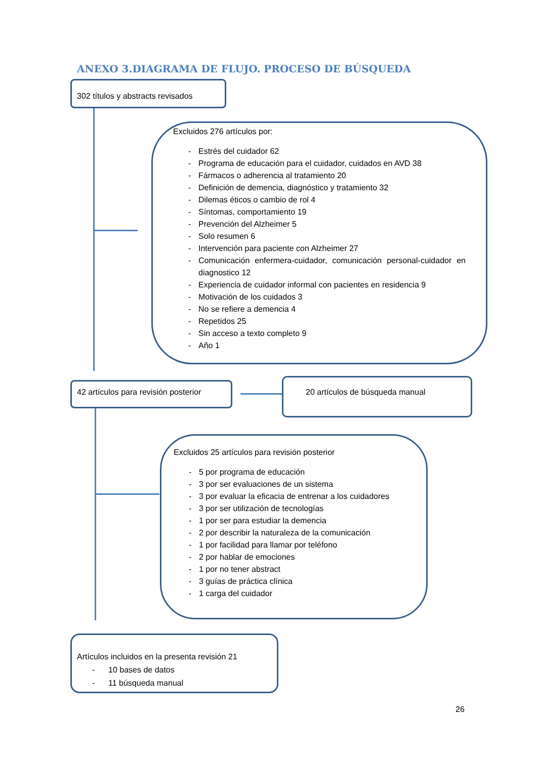ANEXO 3.DIAGRAMA DE FLUJO. PROCESO DE BÚSQUEDA
302 títulos y abstracts revisados
Excluidos 276 artículos por:
- Estrés del cuidador 62
- Programa de educación para el cuidador, cuidados en AVD 38
- Fármacos o adherencia al tratamiento 20
- Definición de demencia, diagnóstico y tratamiento 32
- Dilemas éticos o cambio de rol 4
- Síntomas, comportamiento 19
- Prevención del Alzheimer 5
- Solo resumen 6
- Intervención para paciente con Alzheimer 27
- Comunicación enfermera-cuidador, comunicación personal-cuidador en diagnostico 12
- Experiencia de cuidador informal con pacientes en residencia 9
- Motivación de los cuidados 3
- No se refiere a demencia 4
- Repetidos 25
- Sin acceso a texto completo 9
- Año 1
42 artículos para revisión posterior
20 artículos de búsqueda manual
Excluidos 25 artículos para revisión posterior
- 5 por programa de educación
- 3 por ser evaluaciones de un sistema
- 3 por evaluar la eficacia de entrenar a los cuidadores
- 3 por ser utilización de tecnologías
- 1 por ser para estudiar la demencia
- 2 por describir la naturaleza de la comunicación
- 1 por facilidad para llamar por teléfono
- 2 por hablar de emociones
- 1 por no tener abstract
- 3 guías de práctica clínica
- 1 carga del cuidador
Artículos incluidos en la presenta revisión 21
- 10 bases de datos
- 11 búsqueda manual
26